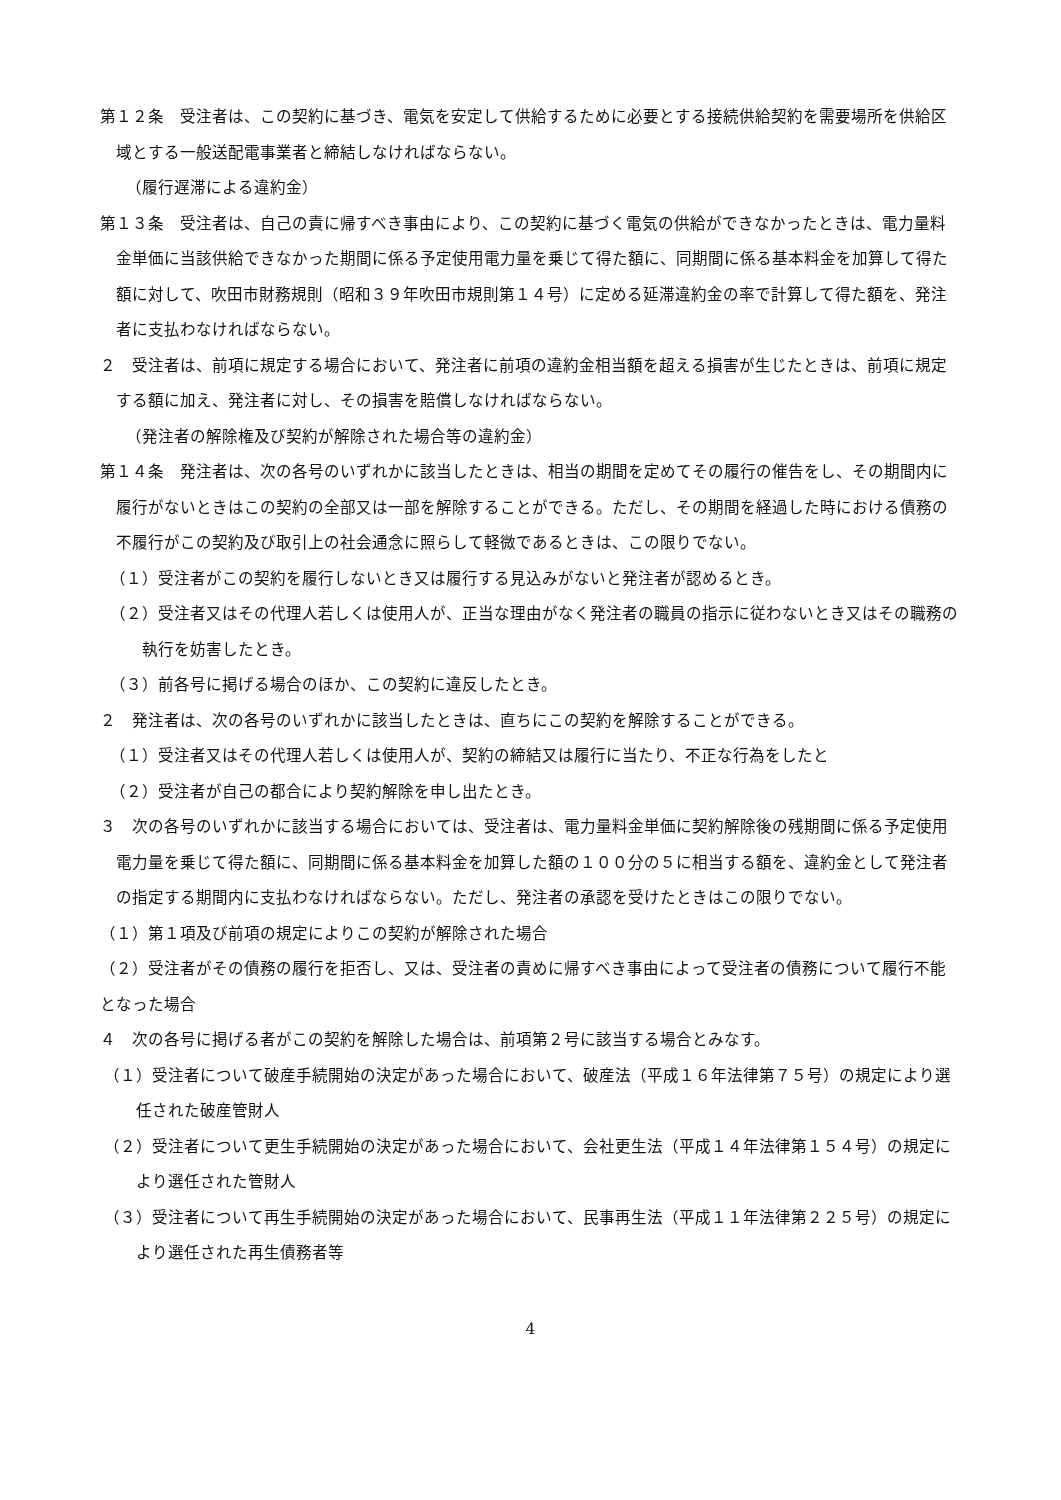第１２条　受注者は、この契約に基づき、電気を安定して供給するために必要とする接続供給契約を需要場所を供給区域とする一般送配電事業者と締結しなければならない。
（履行遅滞による違約金）
第１３条　受注者は、自己の責に帰すべき事由により、この契約に基づく電気の供給ができなかったときは、電力量料金単価に当該供給できなかった期間に係る予定使用電力量を乗じて得た額に、同期間に係る基本料金を加算して得た額に対して、吹田市財務規則（昭和３９年吹田市規則第１４号）に定める延滞違約金の率で計算して得た額を、発注者に支払わなければならない。
２　受注者は、前項に規定する場合において、発注者に前項の違約金相当額を超える損害が生じたときは、前項に規定する額に加え、発注者に対し、その損害を賠償しなければならない。
（発注者の解除権及び契約が解除された場合等の違約金）
第１４条　発注者は、次の各号のいずれかに該当したときは、相当の期間を定めてその履行の催告をし、その期間内に履行がないときはこの契約の全部又は一部を解除することができる。ただし、その期間を経過した時における債務の不履行がこの契約及び取引上の社会通念に照らして軽微であるときは、この限りでない。
（１）受注者がこの契約を履行しないとき又は履行する見込みがないと発注者が認めるとき。
（２）受注者又はその代理人若しくは使用人が、正当な理由がなく発注者の職員の指示に従わないとき又はその職務の執行を妨害したとき。
（３）前各号に掲げる場合のほか、この契約に違反したとき。
２　発注者は、次の各号のいずれかに該当したときは、直ちにこの契約を解除することができる。
（１）受注者又はその代理人若しくは使用人が、契約の締結又は履行に当たり、不正な行為をしたと
（２）受注者が自己の都合により契約解除を申し出たとき。
３　次の各号のいずれかに該当する場合においては、受注者は、電力量料金単価に契約解除後の残期間に係る予定使用電力量を乗じて得た額に、同期間に係る基本料金を加算した額の１００分の５に相当する額を、違約金として発注者の指定する期間内に支払わなければならない。ただし、発注者の承認を受けたときはこの限りでない。
（１）第１項及び前項の規定によりこの契約が解除された場合
（２）受注者がその債務の履行を拒否し、又は、受注者の責めに帰すべき事由によって受注者の債務について履行不能となった場合
４　次の各号に掲げる者がこの契約を解除した場合は、前項第２号に該当する場合とみなす。
（１）受注者について破産手続開始の決定があった場合において、破産法（平成１６年法律第７５号）の規定により選任された破産管財人
（２）受注者について更生手続開始の決定があった場合において、会社更生法（平成１４年法律第１５４号）の規定により選任された管財人
（３）受注者について再生手続開始の決定があった場合において、民事再生法（平成１１年法律第２２５号）の規定により選任された再生債務者等
4